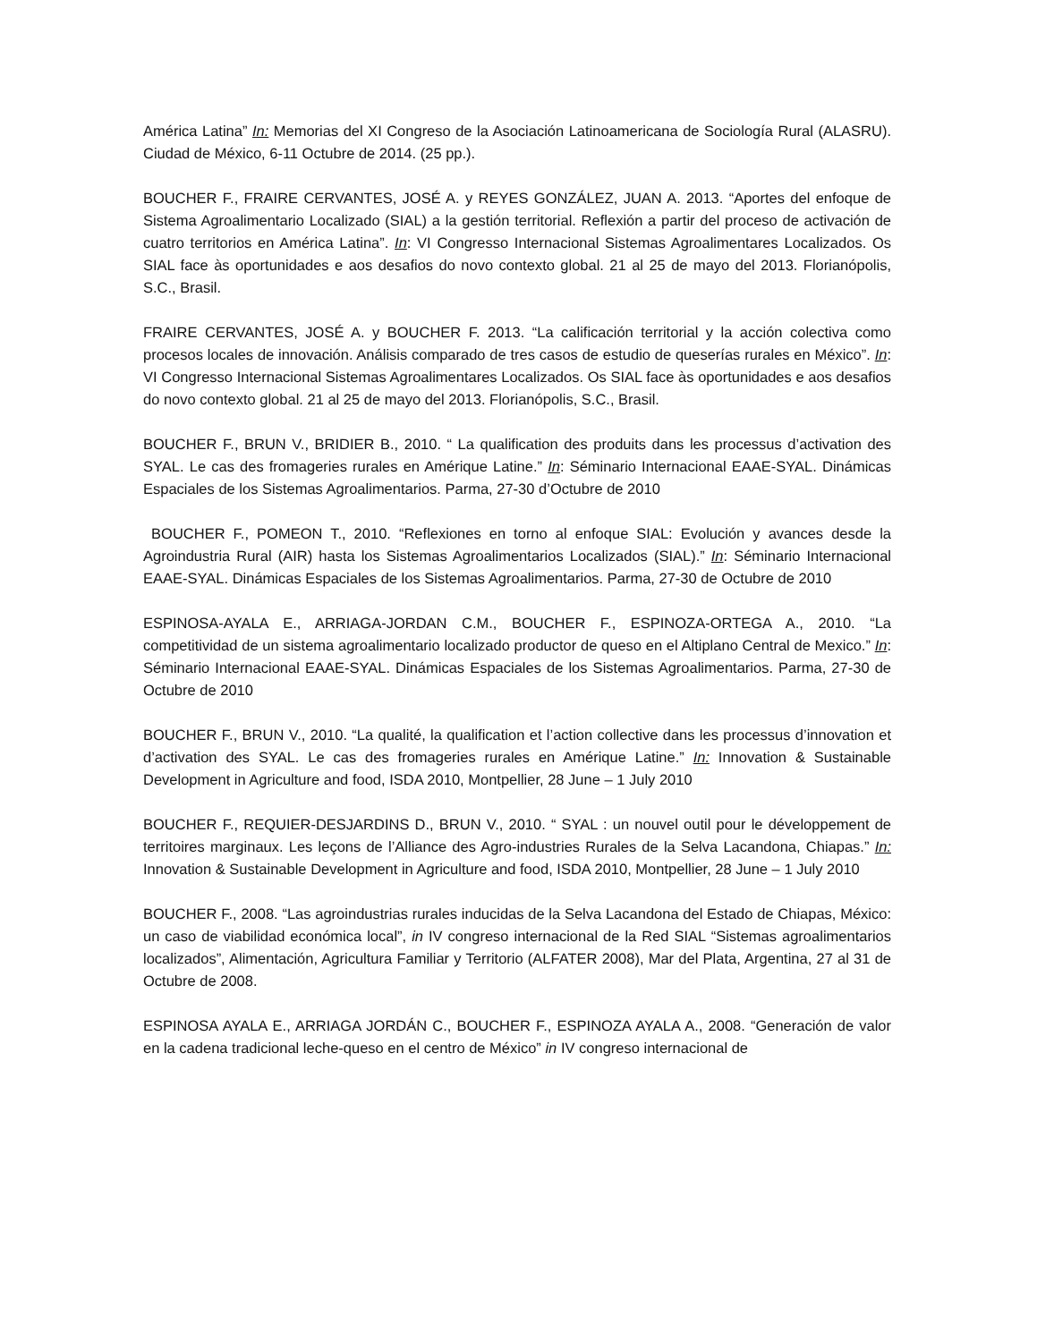América Latina” In: Memorias del XI Congreso de la Asociación Latinoamericana de Sociología Rural (ALASRU). Ciudad de México, 6-11 Octubre de 2014. (25 pp.).
BOUCHER F., FRAIRE CERVANTES, JOSÉ A. y REYES GONZÁLEZ, JUAN A. 2013. “Aportes del enfoque de Sistema Agroalimentario Localizado (SIAL) a la gestión territorial. Reflexión a partir del proceso de activación de cuatro territorios en América Latina”. In: VI Congresso Internacional Sistemas Agroalimentares Localizados. Os SIAL face às oportunidades e aos desafios do novo contexto global. 21 al 25 de mayo del 2013. Florianópolis, S.C., Brasil.
FRAIRE CERVANTES, JOSÉ A. y BOUCHER F. 2013. “La calificación territorial y la acción colectiva como procesos locales de innovación. Análisis comparado de tres casos de estudio de queserías rurales en México”. In: VI Congresso Internacional Sistemas Agroalimentares Localizados. Os SIAL face às oportunidades e aos desafios do novo contexto global. 21 al 25 de mayo del 2013. Florianópolis, S.C., Brasil.
BOUCHER F., BRUN V., BRIDIER B., 2010. “ La qualification des produits dans les processus d’activation des SYAL. Le cas des fromageries rurales en Amérique Latine.” In: Séminario Internacional EAAE-SYAL. Dinámicas Espaciales de los Sistemas Agroalimentarios. Parma, 27-30 d’Octubre de 2010
BOUCHER F., POMEON T., 2010. “Reflexiones en torno al enfoque SIAL: Evolución y avances desde la Agroindustria Rural (AIR) hasta los Sistemas Agroalimentarios Localizados (SIAL).” In: Séminario Internacional EAAE-SYAL. Dinámicas Espaciales de los Sistemas Agroalimentarios. Parma, 27-30 de Octubre de 2010
ESPINOSA-AYALA E., ARRIAGA-JORDAN C.M., BOUCHER F., ESPINOZA-ORTEGA A., 2010. “La competitividad de un sistema agroalimentario localizado productor de queso en el Altiplano Central de Mexico.” In: Séminario Internacional EAAE-SYAL. Dinámicas Espaciales de los Sistemas Agroalimentarios. Parma, 27-30 de Octubre de 2010
BOUCHER F., BRUN V., 2010. “La qualité, la qualification et l’action collective dans les processus d’innovation et d’activation des SYAL. Le cas des fromageries rurales en Amérique Latine.” In: Innovation & Sustainable Development in Agriculture and food, ISDA 2010, Montpellier, 28 June – 1 July 2010
BOUCHER F., REQUIER-DESJARDINS D., BRUN V., 2010. “ SYAL : un nouvel outil pour le développement de territoires marginaux. Les leçons de l’Alliance des Agro-industries Rurales de la Selva Lacandona, Chiapas.” In: Innovation & Sustainable Development in Agriculture and food, ISDA 2010, Montpellier, 28 June – 1 July 2010
BOUCHER F., 2008. “Las agroindustrias rurales inducidas de la Selva Lacandona del Estado de Chiapas, México: un caso de viabilidad económica local”, in IV congreso internacional de la Red SIAL “Sistemas agroalimentarios localizados”, Alimentación, Agricultura Familiar y Territorio (ALFATER 2008), Mar del Plata, Argentina, 27 al 31 de Octubre de 2008.
ESPINOSA AYALA E., ARRIAGA JORDÁN C., BOUCHER F., ESPINOZA AYALA A., 2008. “Generación de valor en la cadena tradicional leche-queso en el centro de México” in IV congreso internacional de